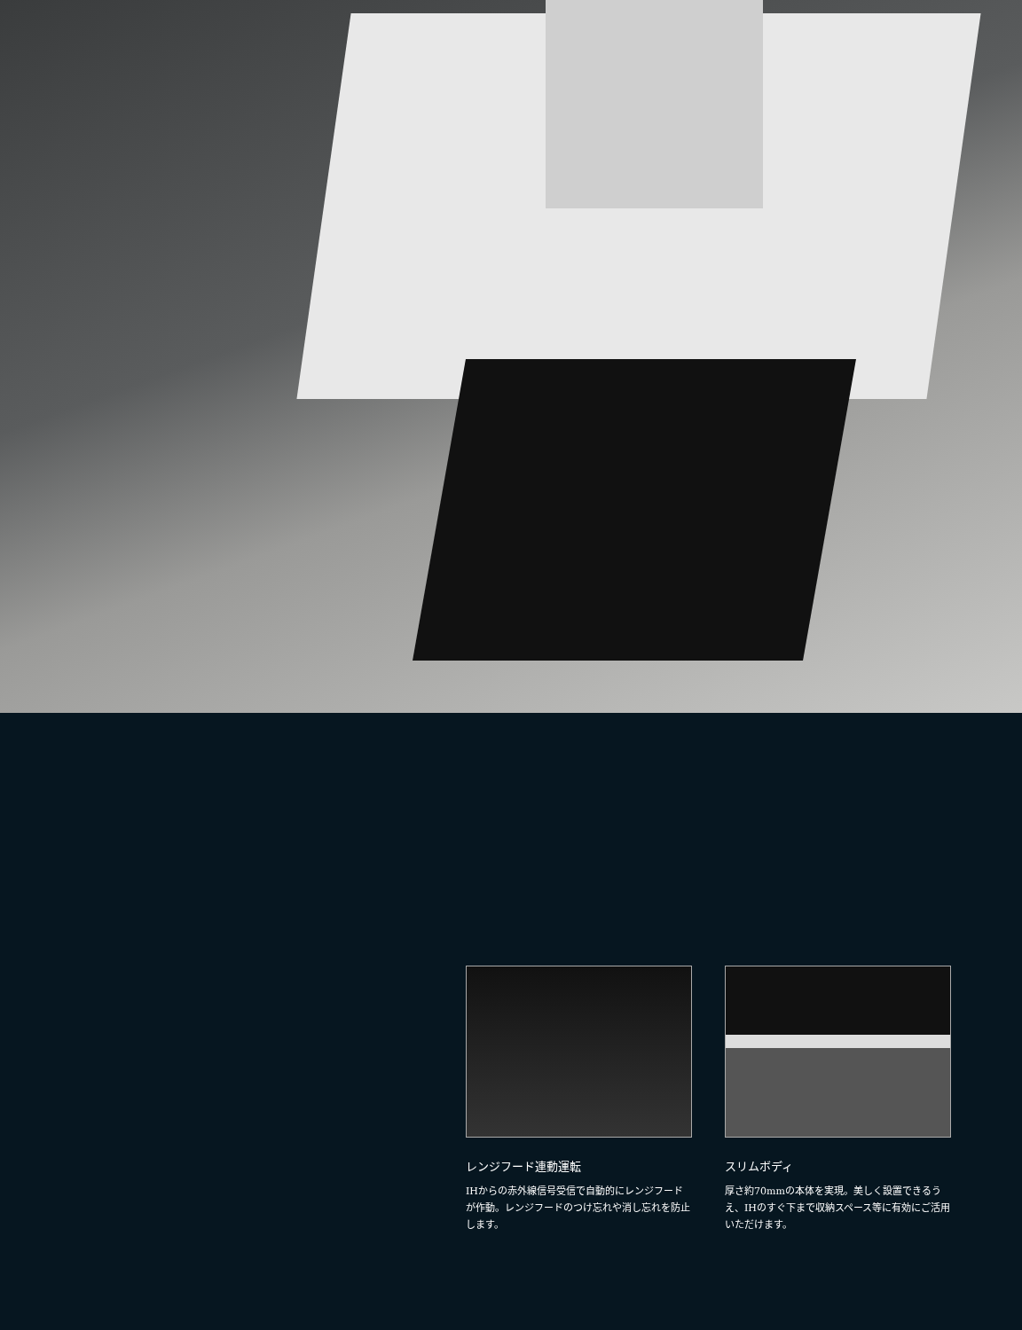レンジフード連動運転
IHからの赤外線信号受信で自動的にレンジフードが作動。レンジフードのつけ忘れや消し忘れを防止します。
スリムボディ
厚さ約70mmの本体を実現。美しく設置できるうえ、IHのすぐ下まで収納スペース等に有効にご活用いただけます。